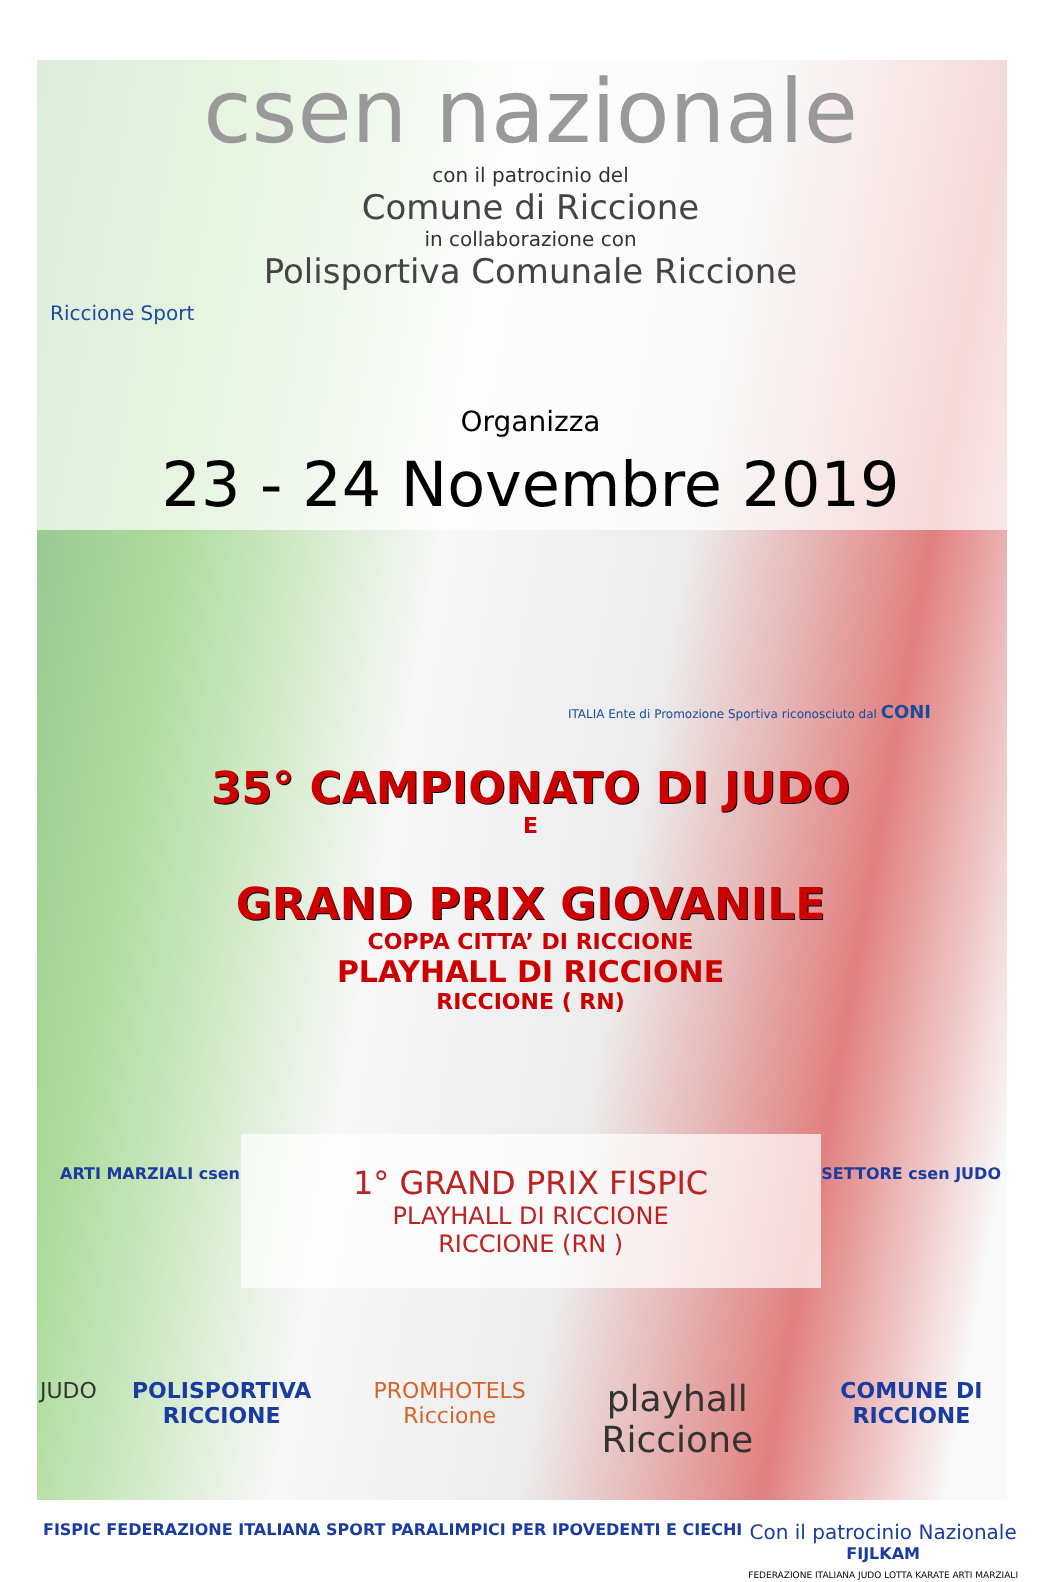csen nazionale
con il patrocinio del
Comune di Riccione
in collaborazione con
Polisportiva Comunale Riccione
Riccione Sport
Organizza
23 - 24 Novembre 2019
ITALIA Ente di Promozione Sportiva riconosciuto dal CONI
35° CAMPIONATO DI JUDO
E
GRAND PRIX GIOVANILE
COPPA CITTA’ DI RICCIONE
PLAYHALL DI RICCIONE
RICCIONE ( RN)
ARTI MARZIALI csen
1° GRAND PRIX FISPIC
PLAYHALL DI RICCIONE
RICCIONE (RN )
SETTORE csen JUDO
JUDO POLISPORTIVA RICCIONE PROMHOTELS Riccione playhall Riccione COMUNE DI RICCIONE
FISPIC FEDERAZIONE ITALIANA SPORT PARALIMPICI PER IPOVEDENTI E CIECHI Con il patrocinio Nazionale
FIJLKAM
FEDERAZIONE ITALIANA JUDO LOTTA KARATE ARTI MARZIALI